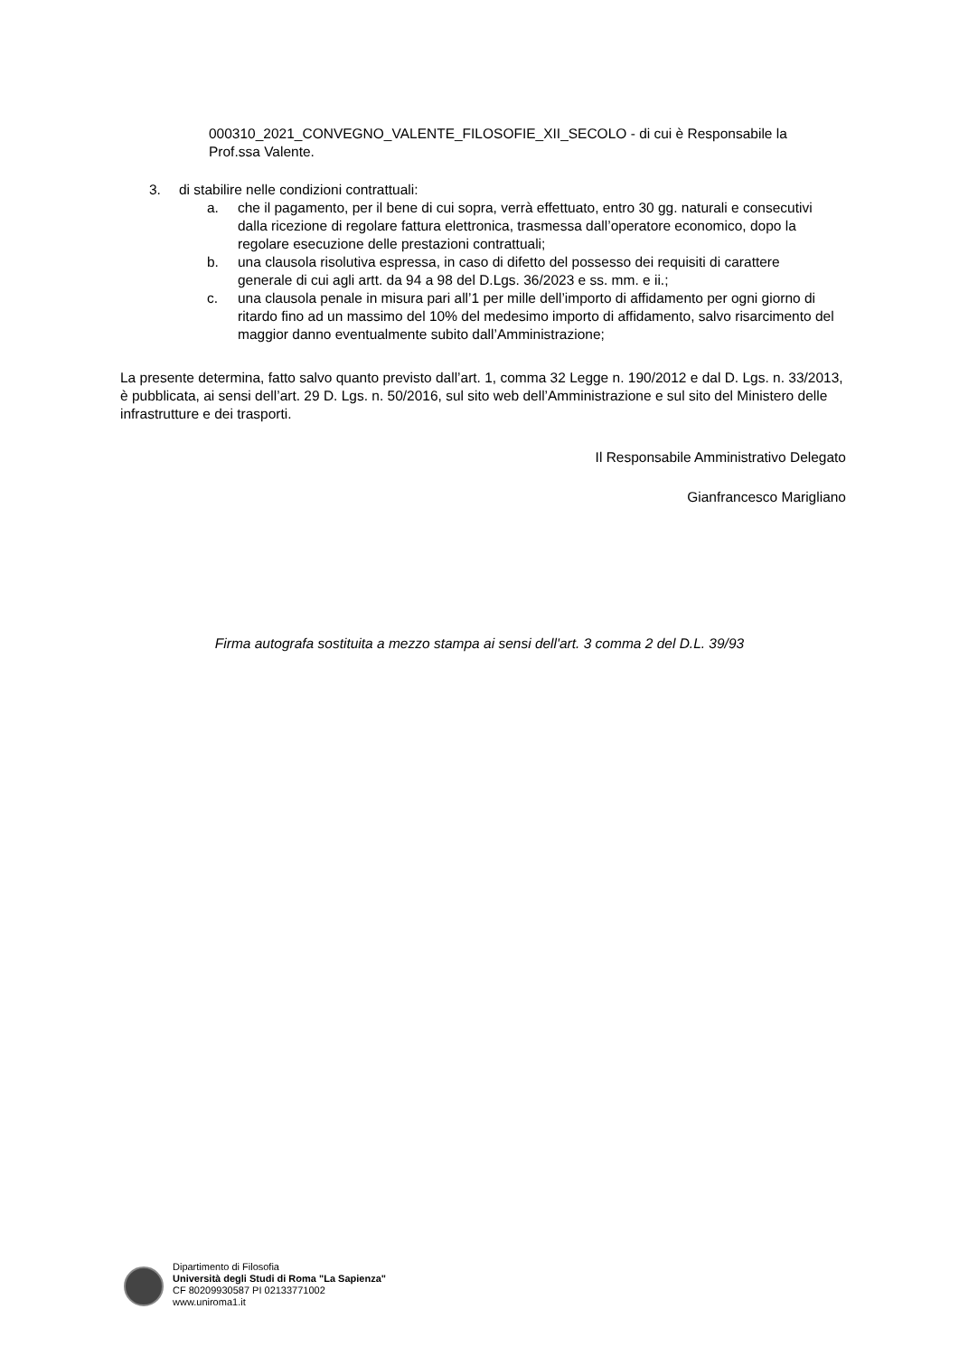000310_2021_CONVEGNO_VALENTE_FILOSOFIE_XII_SECOLO - di cui è Responsabile la Prof.ssa Valente.
3. di stabilire nelle condizioni contrattuali:
a. che il pagamento, per il bene di cui sopra, verrà effettuato, entro 30 gg. naturali e consecutivi dalla ricezione di regolare fattura elettronica, trasmessa dall’operatore economico, dopo la regolare esecuzione delle prestazioni contrattuali;
b. una clausola risolutiva espressa, in caso di difetto del possesso dei requisiti di carattere generale di cui agli artt. da 94 a 98 del D.Lgs. 36/2023 e ss. mm. e ii.;
c. una clausola penale in misura pari all’1 per mille dell’importo di affidamento per ogni giorno di ritardo fino ad un massimo del 10% del medesimo importo di affidamento, salvo risarcimento del maggior danno eventualmente subito dall’Amministrazione;
La presente determina, fatto salvo quanto previsto dall’art. 1, comma 32 Legge n. 190/2012 e dal D. Lgs. n. 33/2013, è pubblicata, ai sensi dell’art. 29 D. Lgs. n. 50/2016, sul sito web dell’Amministrazione e sul sito del Ministero delle infrastrutture e dei trasporti.
Il Responsabile Amministrativo Delegato
Gianfrancesco Marigliano
Firma autografa sostituita a mezzo stampa ai sensi dell'art. 3 comma 2 del D.L. 39/93
Dipartimento di Filosofia
Università degli Studi di Roma "La Sapienza"
CF 80209930587 PI 02133771002
www.uniroma1.it